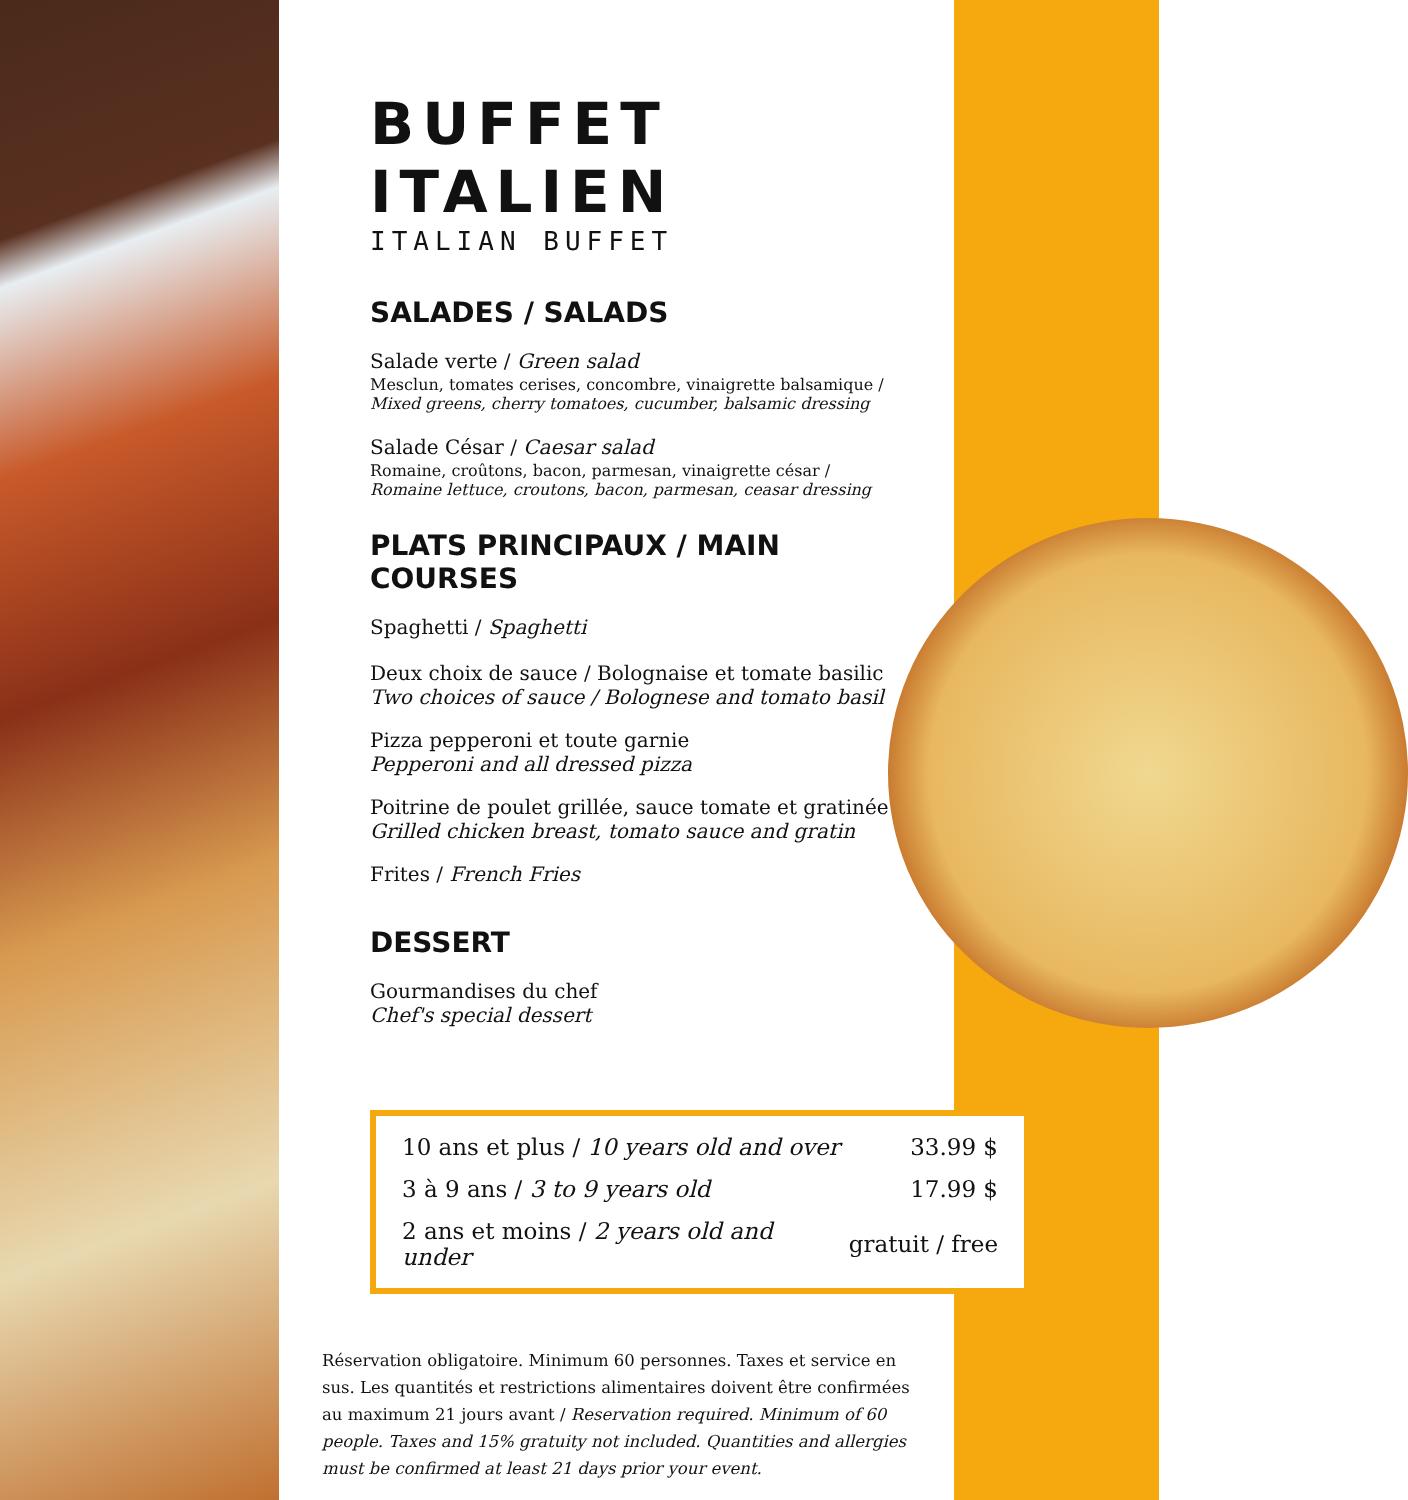BUFFET ITALIEN
ITALIAN BUFFET
SALADES / SALADS
Salade verte / Green salad
Mesclun, tomates cerises, concombre, vinaigrette balsamique / Mixed greens, cherry tomatoes, cucumber, balsamic dressing
Salade César / Caesar salad
Romaine, croûtons, bacon, parmesan, vinaigrette césar / Romaine lettuce, croutons, bacon, parmesan, ceasar dressing
PLATS PRINCIPAUX / MAIN COURSES
Spaghetti / Spaghetti
Deux choix de sauce / Bolognaise et tomate basilic
Two choices of sauce / Bolognese and tomato basil
Pizza pepperoni et toute garnie
Pepperoni and all dressed pizza
Poitrine de poulet grillée, sauce tomate et gratinée
Grilled chicken breast, tomato sauce and gratin
Frites / French Fries
DESSERT
Gourmandises du chef
Chef's special dessert
| 10 ans et plus / 10 years old and over | 33.99 $ |
| 3 à 9 ans / 3 to 9 years old | 17.99 $ |
| 2 ans et moins / 2 years old and under | gratuit / free |
Réservation obligatoire. Minimum 60 personnes. Taxes et service en sus. Les quantités et restrictions alimentaires doivent être confirmées au maximum 21 jours avant / Reservation required. Minimum of 60 people. Taxes and 15% gratuity not included. Quantities and allergies must be confirmed at least 21 days prior your event.